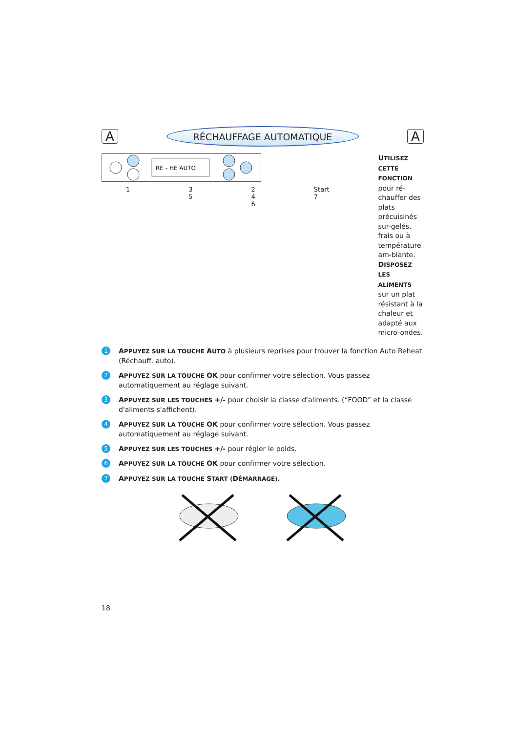A
RÉCHAUFFAGE AUTOMATIQUE
A
RE - HE AUTO
1 3 5 2 4 6 Start 7
UTILISEZ CETTE FONCTION pour ré-chauffer des plats précuisinés sur-gelés, frais ou à température am-biante.
DISPOSEZ LES ALIMENTS sur un plat résistant à la chaleur et adapté aux micro-ondes.
1 APPUYEZ SUR LA TOUCHE AUTO à plusieurs reprises pour trouver la fonction Auto Reheat (Réchauff. auto).
2 APPUYEZ SUR LA TOUCHE OK pour confirmer votre sélection. Vous passez automatiquement au réglage suivant.
3 APPUYEZ SUR LES TOUCHES +/- pour choisir la classe d'aliments. (“FOOD” et la classe d'aliments s'affichent).
4 APPUYEZ SUR LA TOUCHE OK pour confirmer votre sélection. Vous passez automatiquement au réglage suivant.
5 APPUYEZ SUR LES TOUCHES +/- pour régler le poids.
6 APPUYEZ SUR LA TOUCHE OK pour confirmer votre sélection.
7 APPUYEZ SUR LA TOUCHE START (DÉMARRAGE).
18